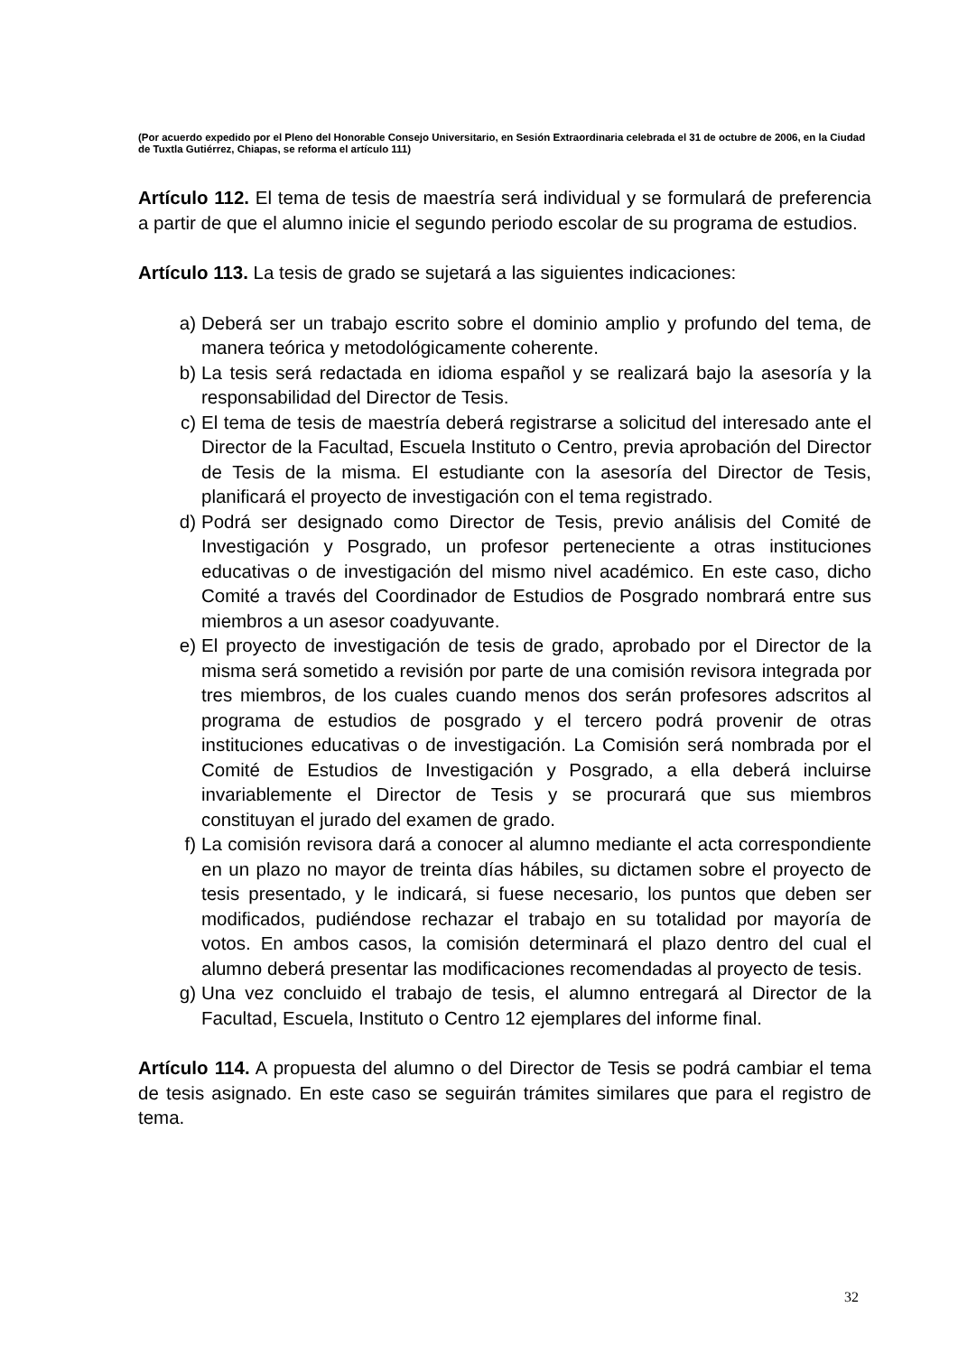(Por acuerdo expedido por el Pleno del Honorable Consejo Universitario, en Sesión Extraordinaria celebrada el 31 de octubre de 2006, en la Ciudad de Tuxtla Gutiérrez, Chiapas, se reforma el artículo 111)
Artículo 112. El tema de tesis de maestría será individual y se formulará de preferencia a partir de que el alumno inicie el segundo periodo escolar de su programa de estudios.
Artículo 113. La tesis de grado se sujetará a las siguientes indicaciones:
a) Deberá ser un trabajo escrito sobre el dominio amplio y profundo del tema, de manera teórica y metodológicamente coherente.
b) La tesis será redactada en idioma español y se realizará bajo la asesoría y la responsabilidad del Director de Tesis.
c) El tema de tesis de maestría deberá registrarse a solicitud del interesado ante el Director de la Facultad, Escuela Instituto o Centro, previa aprobación del Director de Tesis de la misma. El estudiante con la asesoría del Director de Tesis, planificará el proyecto de investigación con el tema registrado.
d) Podrá ser designado como Director de Tesis, previo análisis del Comité de Investigación y Posgrado, un profesor perteneciente a otras instituciones educativas o de investigación del mismo nivel académico. En este caso, dicho Comité a través del Coordinador de Estudios de Posgrado nombrará entre sus miembros a un asesor coadyuvante.
e) El proyecto de investigación de tesis de grado, aprobado por el Director de la misma será sometido a revisión por parte de una comisión revisora integrada por tres miembros, de los cuales cuando menos dos serán profesores adscritos al programa de estudios de posgrado y el tercero podrá provenir de otras instituciones educativas o de investigación. La Comisión será nombrada por el Comité de Estudios de Investigación y Posgrado, a ella deberá incluirse invariablemente el Director de Tesis y se procurará que sus miembros constituyan el jurado del examen de grado.
f) La comisión revisora dará a conocer al alumno mediante el acta correspondiente en un plazo no mayor de treinta días hábiles, su dictamen sobre el proyecto de tesis presentado, y le indicará, si fuese necesario, los puntos que deben ser modificados, pudiéndose rechazar el trabajo en su totalidad por mayoría de votos. En ambos casos, la comisión determinará el plazo dentro del cual el alumno deberá presentar las modificaciones recomendadas al proyecto de tesis.
g) Una vez concluido el trabajo de tesis, el alumno entregará al Director de la Facultad, Escuela, Instituto o Centro 12 ejemplares del informe final.
Artículo 114. A propuesta del alumno o del Director de Tesis se podrá cambiar el tema de tesis asignado. En este caso se seguirán trámites similares que para el registro de tema.
32